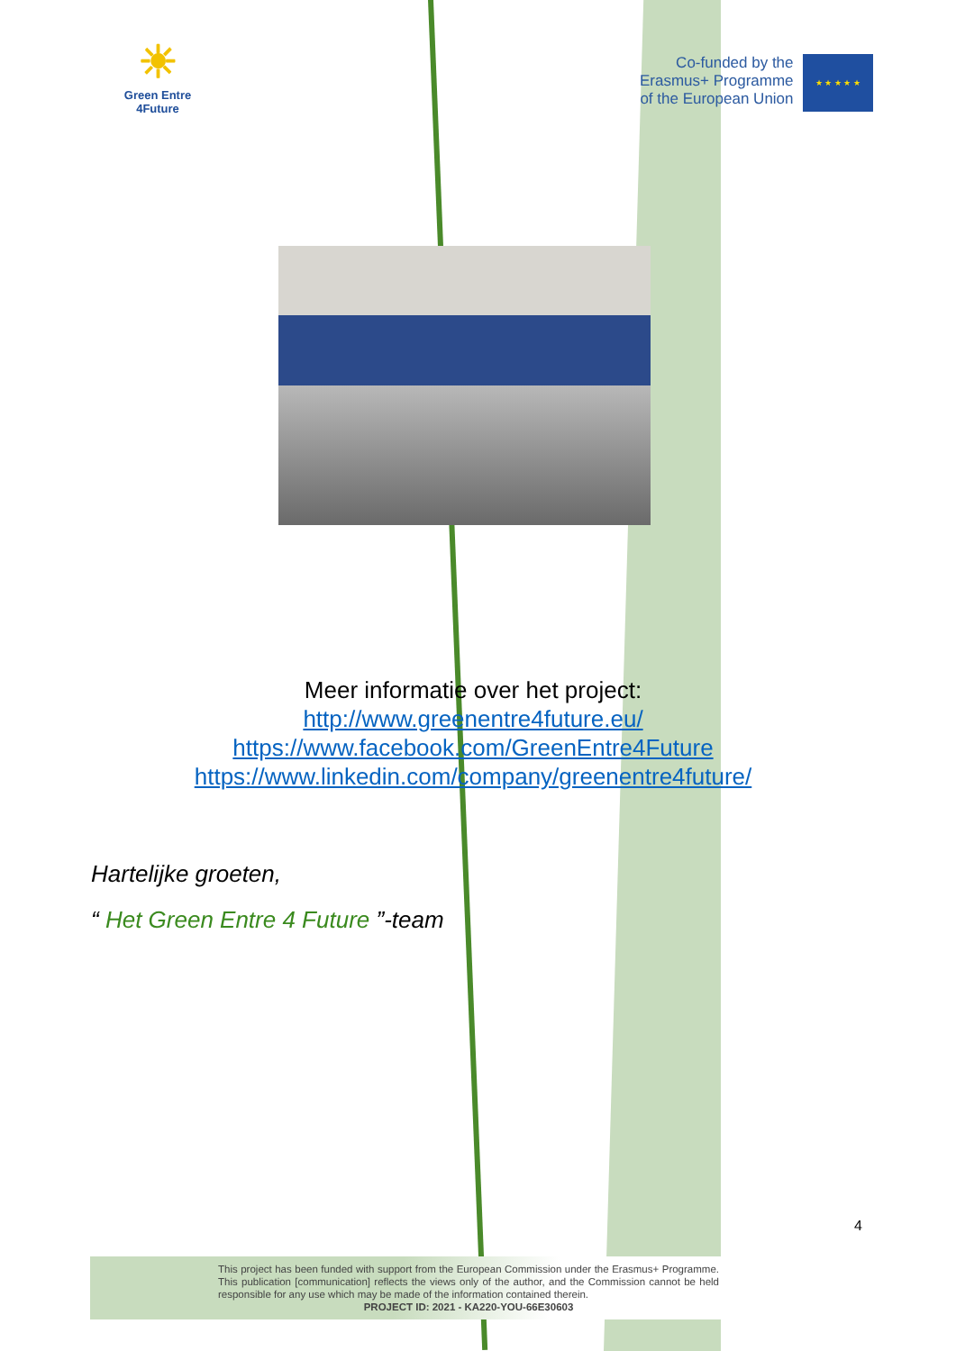☀
Green Entre
4Future
Co-funded by the
Erasmus+ Programme
of the European Union
★ ★ ★ ★ ★
Meer informatie over het project:
http://www.greenentre4future.eu/
https://www.facebook.com/GreenEntre4Future
https://www.linkedin.com/company/greenentre4future/
Hartelijke groeten,
“ Het Green Entre 4 Future ”-team
4
This project has been funded with support from the European Commission under the Erasmus+ Programme. This publication [communication] reflects the views only of the author, and the Commission cannot be held responsible for any use which may be made of the information contained therein.
PROJECT ID: 2021 - KA220-YOU-66E30603